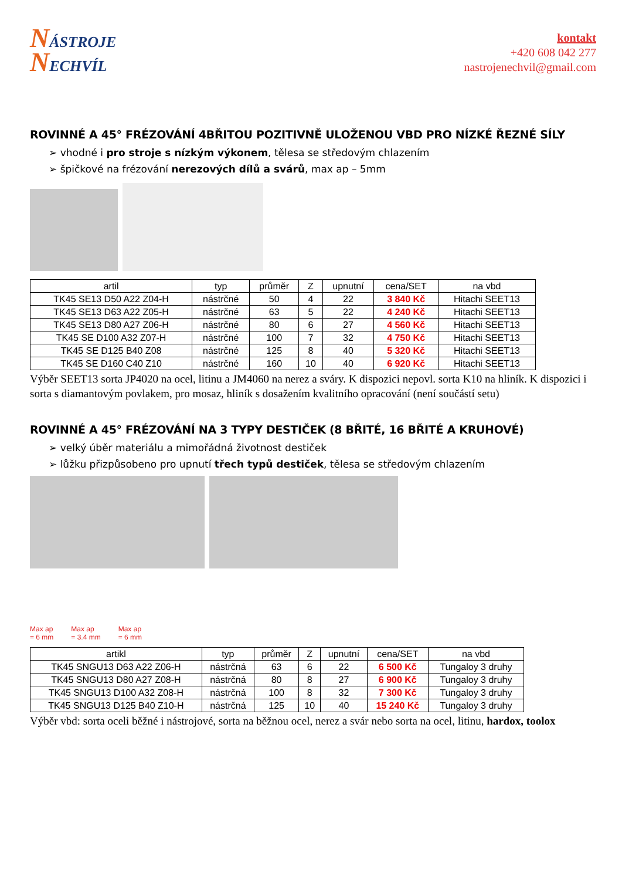NÁSTROJE
NECHVÍL
kontakt
+420 608 042 277
nastrojenechvil@gmail.com
ROVINNÉ A 45° FRÉZOVÁNÍ 4BŘITOU POZITIVNĚ ULOŽENOU VBD PRO NÍZKÉ ŘEZNÉ SÍLY
➢ vhodné i pro stroje s nízkým výkonem, tělesa se středovým chlazením
➢ špičkové na frézování nerezových dílů a svárů, max ap – 5mm
| artil | typ | průměr | Z | upnutní | cena/SET | na vbd |
| --- | --- | --- | --- | --- | --- | --- |
| TK45 SE13 D50 A22 Z04-H | nástrčné | 50 | 4 | 22 | 3 840 Kč | Hitachi SEET13 |
| TK45 SE13 D63 A22 Z05-H | nástrčné | 63 | 5 | 22 | 4 240 Kč | Hitachi SEET13 |
| TK45 SE13 D80 A27 Z06-H | nástrčné | 80 | 6 | 27 | 4 560 Kč | Hitachi SEET13 |
| TK45 SE D100 A32 Z07-H | nástrčné | 100 | 7 | 32 | 4 750 Kč | Hitachi SEET13 |
| TK45 SE D125 B40 Z08 | nástrčné | 125 | 8 | 40 | 5 320 Kč | Hitachi SEET13 |
| TK45 SE D160 C40 Z10 | nástrčné | 160 | 10 | 40 | 6 920 Kč | Hitachi SEET13 |
Výběr SEET13 sorta JP4020 na ocel, litinu a JM4060 na nerez a sváry. K dispozici nepovl. sorta K10 na hliník. K dispozici i sorta s diamantovým povlakem, pro mosaz, hliník s dosažením kvalitního opracování (není součástí setu)
ROVINNÉ A 45° FRÉZOVÁNÍ NA 3 TYPY DESTIČEK (8 BŘITÉ, 16 BŘITÉ A KRUHOVÉ)
➢ velký úběr materiálu a mimořádná životnost destiček
➢ lůžku přizpůsobeno pro upnutí třech typů destiček, tělesa se středovým chlazením
Max ap
= 6 mm Max ap
= 3.4 mm Max ap
= 6 mm
| artikl | typ | průměr | Z | upnutní | cena/SET | na vbd |
| --- | --- | --- | --- | --- | --- | --- |
| TK45 SNGU13 D63 A22 Z06-H | nástrčná | 63 | 6 | 22 | 6 500 Kč | Tungaloy 3 druhy |
| TK45 SNGU13 D80 A27 Z08-H | nástrčná | 80 | 8 | 27 | 6 900 Kč | Tungaloy 3 druhy |
| TK45 SNGU13 D100 A32 Z08-H | nástrčná | 100 | 8 | 32 | 7 300 Kč | Tungaloy 3 druhy |
| TK45 SNGU13 D125 B40 Z10-H | nástrčná | 125 | 10 | 40 | 15 240 Kč | Tungaloy 3 druhy |
Výběr vbd: sorta oceli běžné i nástrojové, sorta na běžnou ocel, nerez a svár nebo sorta na ocel, litinu, hardox, toolox